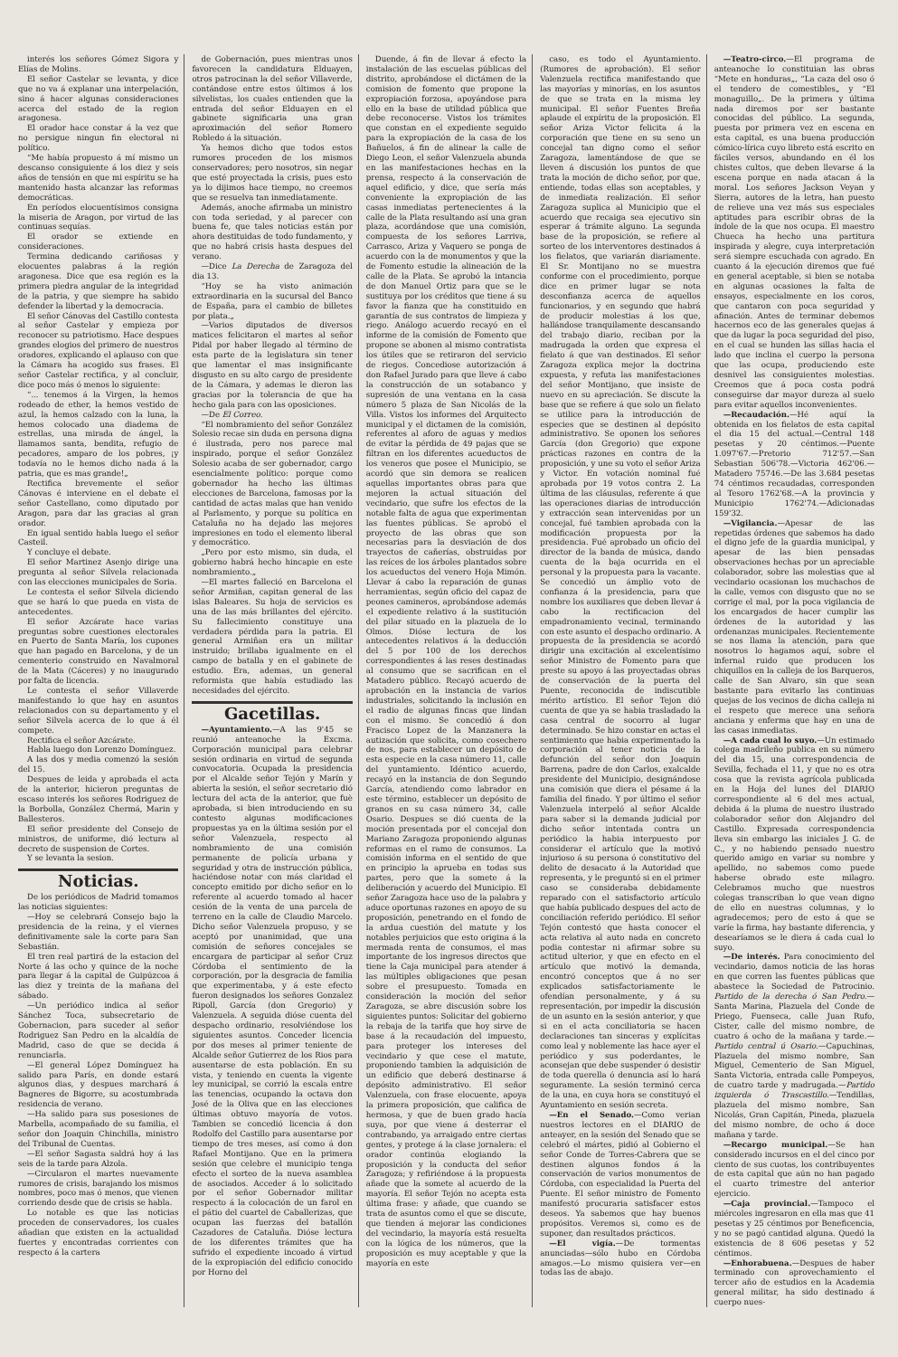interés los señores Gómez Sigora y Elías de Molins.
El señor Castelar se levanta, y dice que no va á explanar una interpelación, sino á hacer algunas consideraciones acerca del estado de la region aragonesa.
El orador hace constar á la vez que no persigue ningun fin electoral ni político.
“Me había propuesto á mí mismo un descanso consiguiente á los diez y seis años de tensión en que mi espíritu se ha mantenido hasta alcanzar las reformas democráticas.
En períodos elocuentísimos consigna la miseria de Aragon, por virtud de las continuas sequías.
El orador se extiende en consideraciones.
Termina dedicando cariñosas y elocuentes palabras á la región aragonesa. Dice que esa región es la primera piedra angular de la integridad de la patria, y que siempre ha sabido defender la libertad y la democracia.
El señor Cánovas del Castillo contesta al señor Castelar y empieza por reconocer su patriotismo. Hace despues grandes elogios del primero de nuestros oradores, explicando el aplauso con que la Cámara ha acogido sus frases. El señor Castelar rectifica, y al concluir, dice poco más ó menos lo siguiente:
“... tenemos á la Virgen, la hemos rodeado de ether, la hemos vestido de azul, la hemos calzado con la luna, la hemos colocado una diadema de estrellas, una mirada de ángel, la llamamos santa, bendita, refugio de pecadores, amparo de los pobres, ¡y todavía no le hemos dicho nada á la patria, que es mas grande!„
Rectifica brevemente el señor Cánovas é interviene en el debate el señor Castellano, como diputado por Aragon, para dar las gracias al gran orador.
En igual sentido habla luego el señor Casteil.
Y concluye el debate.
El señor Martinez Asenjo dirige una pregunta al señor Silvela relacionada con las elecciones municipales de Soria.
Le contesta el señor Silvela diciendo que se hará lo que pueda en vista de antecedentes.
El señor Azcárate hace varias preguntas sobre cuestiones electorales en Puerto de Santa María, los cupones que han pagado en Barcelona, y de un cementerio construido en Navalmoral de la Mata (Cáceres) y no inaugurado por falta de licencia.
Le contesta el señor Villaverde manifestando lo que hay en asuntos relacionados con su departamento y el señor Silvela acerca de lo que á él compete.
Rectifica el señor Azcárate.
Habla luego don Lorenzo Domínguez.
A las dos y media comenzó la sesión del 15.
Despues de leida y aprobada el acta de la anterior, hicieron preguntas de escaso interés los señores Rodriguez de la Borbolla, González Chermá, Marin y Ballesteros.
El señor presidente del Consejo de ministros, de uniforme, dió lectura al decreto de suspension de Cortes.
Y se levanta la sesion.
Noticias.
De los periódicos de Madrid tomamos las noticias siguientes:
—Hoy se celebrará Consejo bajo la presidencia de la reina, y el viernes definitivamente sale la corte para San Sebastián.
El tren real partirá de la estacion del Norte á las ocho y quince de la noche para llegar á la capital de Guipúzcoa á las diez y treinta de la mañana del sábado.
—Un periódico indica al señor Sánchez Toca, subsecretario de Gobernacion, para suceder al señor Rodriguez San Pedro en la alcaldía de Madrid, caso de que se decida á renunciarla.
—El general López Domínguez ha salido para París, en donde estará algunos dias, y despues marchará á Bagneres de Bigorre, su acostumbrada residencia de verano.
—Ha salido para sus posesiones de Marbella, acompañado de su familia, el señor don Joaquin Chinchilla, ministro del Tribunal de Cuentas.
—El señor Sagasta saldrá hoy á las seis de la tarde para Alzola.
—Circularon el martes nuevamente rumores de crisis, barajando los mismos nombres, poco mas ó menos, que vienen corriendo desde que de crisis se habla.
Lo notable es que las noticias proceden de conservadores, los cuales añadian que existen en la actualidad fuertes y encontradas corrientes con respecto á la cartera
de Gobernación, pues mientras unos favorecen la candidatura Elduayen, otros patrocinan la del señor Villaverde, contándose entre estos últimos á los silvelistas, los cuales entienden que la entrada del señor Elduayen en el gabinete significaria una gran aproximación del señor Romero Robledo á la situación.
Ya hemos dicho que todos estos rumores proceden de los mismos conservadores; pero nosotros, sin negar que esté proyectada la crisis, pues esto ya lo dijimos hace tiempo, no creemos que se resuelva tan inmediatamente.
Además, anoche afirmaba un ministro con toda seriedad, y al parecer con buena fe, que tales noticias están por ahora destituidas de todo fundamento, y que no habrá crisis hasta despues del verano.
—Dice La Derecha de Zaragoza del dia 13.
“Hoy se ha visto animación extraordinaria en la sucursal del Banco de España, para el cambio de billetes por plata.„
—Varios diputados de diversos matices felicitaron el martes al señor Pidal por haber llegado al término de esta parte de la legislatura sin tener que lamentar el mas insignificante disgusto en su alto cargo de presidente de la Cámara, y ademas le dieron las gracias por la tolerancia de que ha hecho gala para con las oposiciones.
—De El Correo.
“El nombramiento del señor González Solesio recae sin duda en persona digna é ilustrada, pero nos parece mal inspirado, porque el señor González Solesio acaba de ser gobernador, cargo esencialmente político: porque como gobernador ha hecho las últimas elecciones de Barcelona, famosas por la cantidad de actas malas que han venido al Parlamento, y porque su política en Cataluña no ha dejado las mejores impresiones en todo el elemento liberal y democrático.
„Pero por esto mismo, sin duda, el gobierno habrá hecho hincapie en este nombramiento.„
—El martes falleció en Barcelona el señor Armiñan, capitan general de las islas Baleares. Su hoja de servicios es una de las más brillantes del ejército. Su fallecimiento constituye una verdadera pérdida para la patria. El general Armiñan era un militar instruido; brillaba igualmente en el campo de batalla y en el gabinete de estudio. Era, ademas, un general reformista que había estudiado las necesidades del ejército.
Gacetillas.
—Ayuntamiento.—A las 9'45 se reunió anteanoche la Excma. Corporación municipal para celebrar sesión ordinaria en virtud de segunda convocatoria. Ocupada la presidencia por el Alcalde señor Tejón y Marín y abierta la sesión, el señor secretario dió lectura del acta de la anterior, que fuè aprobada, si bien introduciendo en su contesto algunas modificaciones propuestas ya en la última sesión por el señor Valenzuela, respecto al nombramiento de una comisión permanente de policía urbana y seguridad y otra de instrucción pública, haciéndose notar con más claridad el concepto emitido por dicho señor en lo referente al acuerdo tomado al hacer cesión de la venta de una parcela de terreno en la calle de Claudio Marcelo. Dicho señor Valenzuela propuso, y se aceptó por unanimidad, que una comisión de señores concejales se encargara de participar al señor Cruz Córdoba el sentimiento de la corporación, por la desgracia de familia que experimentaba, y á este efecto fueron designados los señores Gonzalez Ripoll, García (don Gregorio) y Valenzuela. A seguida dióse cuenta del despacho ordinario, resolviéndose los siguientes asuntos. Conceder licencia por dos meses al primer teniente de Alcalde señor Gutierrez de los Rios para ausentarse de esta población. En su vista, y teniendo en cuenta la vigente ley municipal, se corrió la escala entre las tenencias, ocupando la octava don José de la Oliva que en las elecciones últimas obtuvo mayoría de votos. Tambien se concedió licencia á don Rodolfo del Castillo para ausentarse por tiempo de tres meses, así como á don Rafael Montijano. Que en la primera sesión que celebre el municipio tenga efecto el sorteo de la nueva asamblea de asociados. Acceder á lo solicitado por el señor Gobernador militar respecto á la colocación de un farol en el pátio del cuartel de Caballerizas, que ocupan las fuerzas del batallón Cazadores de Cataluña. Dióse lectura de los diferentes trámites que ha sufrido el expediente incoado á virtud de la expropiación del edificio conocido por Horno del
Duende, á fin de llevar á efecto la instalación de las escuelas públicas del distrito, aprobándose el dictámen de la comision de fomento que propone la expropiación forzosa, apoyándose para ello en la base de utilidad pública que debe reconocerse. Vistos los trámites que constan en el expediente seguido para la expropiación de la casa de los Bañuelos, á fin de alinear la calle de Diego Leon, el señor Valenzuela abunda en las manifestaciones hechas en la prensa, respecto á la conservación de aquel edificio, y dice, que sería más conveniente la expropiación de las casas inmediatas pertenecientes á la calle de la Plata resultando así una gran plaza, acordándose que una comisión, compuesta de los señores Larriva, Carrasco, Ariza y Vaquero se ponga de acuerdo con la de monumentos y que la de Fomento estudie la alineación de la calle de la Plata. Se aprobó la intancia de don Manuel Ortiz para que se le sustituya por los créditos que tiene á su favor la fianza que ha constituido en garantía de sus contratos de limpieza y riego. Análogo acuerdo recayó en el informe de la comisión de Fomento que propone se abonen al mismo contratista los útiles que se retiraron del servicio de riegos. Concediose autorización á don Rafael Jurado para que lleve á cabo la construcción de un sotabanco y supresión de una ventana en la casa número 5 plaza de San Nicolás de la Villa. Vistos los informes del Arquitecto municipal y el dictamen de la comisión, referentes al aforo de aguas y medios de evitar la pérdida de 49 pajas que se filtran en los diferentes acueductos de los veneros que posee el Municipio, se acordó que sin demora se realicen aquellas importantes obras para que mejoren la actual situación del vecindario, que sufre los efectos de la notable falta de agua que experimentan las fuentes públicas. Se aprobó el proyecto de las obras que son necesarias para la desviación de dos trayectos de cañerías, obstruidas por las reíces de los árboles plantados sobre los acueductos del venero Hoja Mimón. Llevar á cabo la reparación de gunas herramientas, según oficio del capaz de peones camineros, aprobándose además el expediente relativo á la sustitución del pilar situado en la plazuela de lo Olmos. Dióse lectura de los antecedentes relativos á la deducción del 5 por 100 de los derechos correspondientes á las reses destinadas al consumo que se sacrifican en el Matadero público. Recayó acuerdo de aprobación en la instancia de varios industriales, solicitando la inclusión en el radio de algunas fincas que lindan con el mismo. Se concedió á don Fracisco Lopez de la Manzanera la autización que solicita, como cosechero de nos, para establecer un depósito de esta especie en la casa número 11, calle del yuntamiento. Idéntico acuerdo, recayó en la instancia de don Segundo García, atendiendo como labrador en este término, establecer un depósito de granos en su casa número 34, calle Osario. Despues se dió cuenta de la moción presentada por el concejal don Mariano Zaragoza proponiendo algunas reformas en el ramo de consumos. La comisión informa en el sentido de que en principio la aprueba en todas sus partes, pero que la somete á la deliberación y acuerdo del Municipio. El señor Zaragoza hace uso de la palabra y aduce oportunas razones en apoyo de su proposición, penetrando en el fondo de la ardua cuestión del matute y los notables perjuicios que esto origina á la mermada renta de consumos, el mas importante de los ingresos directos que tiene la Caja municipal para atender á las múltiples obligaciones que pesan sobre el presupuesto. Tomada en consideración la moción del señor Zaragoza, se abre discusión sobre los siguientes puntos: Solicitar del gobierno la rebaja de la tarifa que hoy sirve de base á la recaudación del impuesto, para proteger los intereses del vecindario y que cese el matute, proponiendo tambien la adquisición de un edificio que deberá destinarse á depósito administrativo. El señor Valenzuela, con frase elocuente, apoya la primera proposición, que califica de hermosa, y que de buen grado hacía suya, por que viene á desterrar el contrabando, ya arraigado entre ciertas gentes, y protege á la clase jornalera: el orador continúa elogiando la proposición y la conducta del señor Zaragoza; y refiriéndose á la propuesta añade que la somete al acuerdo de la mayoría. El señor Tejón no acepta esta última frase: y añade, que cuando se trata de asuntos como el que se discute, que tienden á mejorar las condiciones del vecindario, la mayoría está resuelta con la lógica de los números, que la proposición es muy aceptable y que la mayoría en este
caso, es todo el Ayuntamiento. (Rumores de aprobación). El señor Valenzuela rectifica manifestando que las mayorías y minorías, en los asuntos de que se trata en la misma ley municipal. El señor Fuentes Breña aplaude el expíritu de la proposición. El señor Ariza Victor felicita á la corporación que tiene en su seno un concejal tan digno como el señor Zaragoza, lamentándose de que se lleven á discusión los puntos de que trata la moción de dicho señor, por que, entiende, todas ellas son aceptables, y de inmediata realización. El señor Zaragoza suplica al Municipio que el acuerdo que recaiga sea ejecutivo sin esperar á trámite alguno. La segunda base de la proposición, se refiere al sorteo de los interventores destinados á los fielatos, que variarán diariamente. El Sr. Montijano no se muestra conforme con el procedimiento, porque dice en primer lugar se nota desconfianza acerca de aquellos funcionarios, y en segundo que habrá de producir molestias á los que, hallándose tranquilamente descansando del trabajo diario, reciban por la madrugada la orden que expresa el fielato á que van destinados. El señor Zaragoza explica mejor la doctrina expuesta, y refuta las manifestaciones del señor Montijano, que insiste de nuevo en su apreciación. Se discute la base que se refiere á que solo un fielato se utilice para la introducción de especies que se destinen al depósito administrativo. Se oponen los señores García (don Gregorio) que expone prácticas razones en contra de la proposición, y une su voto el señor Ariza y Victor. En votación nominal fué aprobada por 19 votos contra 2. La última de las cláusulas, referente á que las operaciones diarias de introducción y extracción sean intervenidas por un concejal, fué tambien aprobada con la modificación propuesta por la presidencia. Fué aprobado un oficio del director de la banda de música, dando cuenta de la baja ocurrida en el personal y la propuesta para la vacante. Se concedió un ámplio voto de confianza á la presidencia, para que nombre los auxiliares que deben llevar á cabo la rectificacion del empadronamiento vecinal, terminando con este asunto el despacho ordinario. A propuesta de la presidencia se acordó dirigir una excitación al excelentísimo señor Ministro de Fomento para que preste su apoyo á las proyectadas obras de conservación de la puerta del Puente, reconocida de indiscutible mérito artístico. El señor Tejon dió cuenta de que ya se habia trasladado la casa central de socorro al lugar determinado. Se hizo constar en actas el sentimiento que habia experimentado la corporación al tener noticia de la defunción del señor don Joaquin Barrena, padre de don Carlos, exalcalde presidente del Municipio, designándose una comisión que diera el pésame á la familia del finado. Y por último el señor Valenzuela interpeló al señor Alcalde para saber si la demanda judicial por dicho señor intentada contra un periódico la habia interpuesto por considerar el artículo que la motivó injurioso á su persona ó constitutivo del delito de desacato á la Autoridad que representa, y le preguntó si en el primer caso se consideraba debidamente reparado con el satisfactorio artículo que había publicado despues del acto de conciliación referido periódico. El señor Tejón contestó que hasta conocer el acta relativa al auto nada en concreto podia contestar ni afirmar sobre su actitud ulterior, y que en efecto en el artículo que motivó la demanda, encontró conceptos que á no ser explicados satisfactoriamente le ofendían personalmente, y á su representación, por impedir la discusión de un asunto en la sesión anterior, y que si en el acta conciliatoria se hacen declaraciones tan sinceras y explícitas como leal y noblemente las hace ayer el periódico y sus poderdantes, le aconsejan que debe suspender ó desistir de toda querella ó denuncia así lo hará seguramente. La sesión terminó cerca de la una, en cuya hora se constituyó el Ayuntamiento en sesión secreta.
—En el Senado.—Como verian nuestros lectores en el DIARIO de anteayer, en la sesión del Senado que se celebró el mártes, pidió al Gobierno el señor Conde de Torres-Cabrera que se destinen algunos fondos á la conservación de varios monumentos de Córdoba, con especialidad la Puerta del Puente. El señor ministro de Fomento manifestó procuraria satisfacer estos deseos. Ya sabemos que hay buenos propósitos. Veremos si, como es de suponer, dan resultados prácticos.
—El vigía.—De tormentas anunciadas—sólo hubo en Córdoba amagos.—Lo mismo quisiera ver—en todas las de abajo.
—Teatro-circo.—El programa de anteanoche lo constituian las obras “Mete en honduras„, “La caza del oso ó el tendero de comestibles„ y “El monaguillo„. De la primera y última nada diremos por ser bastante conocidas del público. La segunda, puesta por primera vez en escena en esta capital, es una buena producción cómico-lírica cuyo libreto está escrito en fáciles versos, abundando en él los chistes cultos, que deben llevarse á la escena porque en nada atacan á la moral. Los señores Jackson Veyan y Sierra, autores de la letra, han puesto de relieve una vez más sus especiales aptitudes para escribir obras de la índole de la que nos ocupa. El maestro Chueca ha hecho una partitura inspirada y alegre, cuya interpretación será siempre escuchada con agrado. En cuanto á la ejecución diremos que fué en general aceptable, si bien se notaba en algunas ocasiones la falta de ensayos, especialmente en los coros, que cantaron con poca seguridad y afinación. Antes de terminar debemos hacernos eco de las generales quejas á que da lugar la poca seguridad del piso, en el cual se hunden las sillas hacia el lado que inclina el cuerpo la persona que las ocupa, produciendo este desnivel las consiguientes molestias. Creemos que á poca costa podrá conseguirse dar mayor dureza al suelo para evitar aquellos inconvenientes.
—Recaudación.—Hé aquí la obtenida en los fielatos de esta capital el dia 15 del actual.—Central 148 pesetas y 20 céntimos.—Puente 1.097'67.—Pretorio 712'57.—San Sebastian 506'78.—Victoria 462'06.—Matadero 75746.—De las 3.684 pesetas 74 céntimos recaudadas, corresponden al Tesoro 1762'68.—A la provincia y Municipio 1762'74.—Adicionadas 159'32.
—Vigilancia.—Apesar de las repetidas órdenes que sabemos ha dado el digno jefe de la guardia municipal, y apesar de las bien pensadas observaciones hechas por un apreciable colaborador, sobre las molestias que al vecindario ocasionan los muchachos de la calle, vemos con disgusto que no se corrige el mal, por la poca vigilancia de los encargados de hacer cumplir las órdenes de la autoridad y las ordenanzas municipales. Recientemente se nos llama la atención, para que nosotros lo hagamos aquí, sobre el infernal ruido que producen los chiquillos en la calleja de los Barqueros, calle de San Alvaro, sin que sean bastante para evitarlo las continuas quejas de los vecinos de dicha calleja ni el respeto que merece una señora anciana y enferma que hay en una de las casas inmediatas.
—A cada cual lo suyo.—Un estimado colega madrileño publica en su número del dia 15, una correspondencia de Sevilla, fechada el 11, y que no es otra cosa que la revista agrícola publicada en la Hoja del lunes del DIARIO correspondiente al 6 del mes actual, debida á la pluma de nuestro ilustrado colaborador señor don Alejandro del Castillo. Expresada correspondencia lleva sin embargo las iniciales J. G. de C., y no habiendo pensado nuestro querido amigo en variar su nombre y apellido, no sabemos como puede haberse obrado este milagro. Celebramos mucho que nuestros colegas transcriban lo que vean digno de ello en nuestras columnas, y lo agradecemos; pero de esto á que se varíe la firma, hay bastante diferencia, y desearíamos se le diera á cada cual lo suyo.
—De interés. Para conocimiento del vecindario, damos noticia de las horas en que corren las fuentes públicas que abastece la Sociedad de Patrocinio. Partido de la derecha ó San Pedro.—Santa Marina, Plazuela del Conde de Priego, Fuenseca, calle Juan Rufo, Cister, calle del mismo nombre, de cuatro á ocho de la mañana y tarde.—Partido central ú Osario.—Capuchinas, Plazuela del mismo nombre, San Miguel, Cementerio de San Miguel, Santa Victoria, entrada calle Pompeyos, de cuatro tarde y madrugada.—Partido izquierda ó Trascastillo.—Tendillas, plazuela del mismo nombre, San Nicolás, Gran Capitán, Pineda, plazuela del mismo nombre, de ocho á doce mañana y tarde.
—Recargo municipal.—Se han considerado incursos en el del cinco por ciento de sus cuotas, los contribuyentes de esta capital que aún no han pagado el cuarto trimestre del anterior ejercicio.
—Caja provincial.—Tampoco el miércoles ingresaron en ella mas que 41 pesetas y 25 céntimos por Beneficencia, y no se pagó cantidad alguna. Quedó la existencia de 8 606 pesetas y 52 céntimos.
—Enhorabuena.—Despues de haber terminado con aprovechamiento el tercer año de estudios en la Academia general militar, ha sido destinado á cuerpo nues-